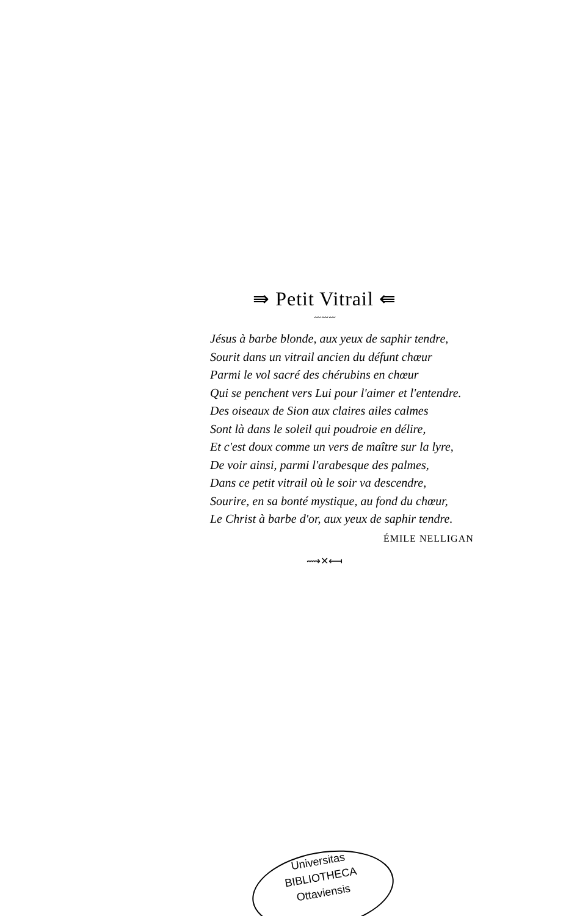⇛ Petit Vitrail ⇚
〰〰〰
Jésus à barbe blonde, aux yeux de saphir tendre,
Sourit dans un vitrail ancien du défunt chœur
Parmi le vol sacré des chérubins en chœur
Qui se penchent vers Lui pour l'aimer et l'entendre.
Des oiseaux de Sion aux claires ailes calmes
Sont là dans le soleil qui poudroie en délire,
Et c'est doux comme un vers de maître sur la lyre,
De voir ainsi, parmi l'arabesque des palmes,
Dans ce petit vitrail où le soir va descendre,
Sourire, en sa bonté mystique, au fond du chœur,
Le Christ à barbe d'or, aux yeux de saphir tendre.
ÉMILE NELLIGAN
⟿✕⟻
Universitas
BIBLIOTHECA
Ottaviensis